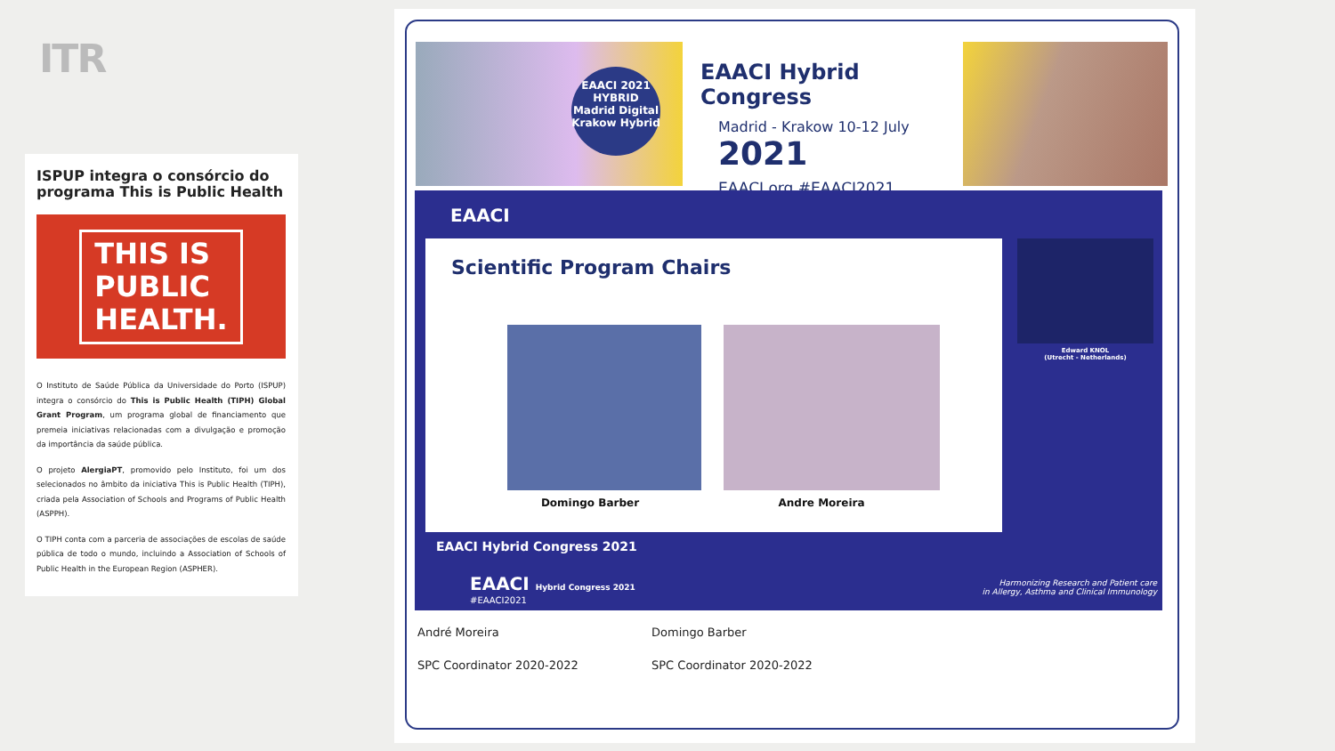ITR
ISPUP integra o consórcio do programa This is Public Health
THIS IS
PUBLIC
HEALTH.
O Instituto de Saúde Pública da Universidade do Porto (ISPUP) integra o consórcio do This is Public Health (TIPH) Global Grant Program, um programa global de financiamento que premeia iniciativas relacionadas com a divulgação e promoção da importância da saúde pública.
O projeto AlergiaPT, promovido pelo Instituto, foi um dos selecionados no âmbito da iniciativa This is Public Health (TIPH), criada pela Association of Schools and Programs of Public Health (ASPPH).
O TIPH conta com a parceria de associações de escolas de saúde pública de todo o mundo, incluindo a Association of Schools of Public Health in the European Region (ASPHER).
EAACI 2021 HYBRID
Madrid Digital
Krakow Hybrid
EAACI Hybrid Congress
Madrid - Krakow 10-12 July 2021
EAACI.org #EAACI2021
EAACI
Scientific Program Chairs
Domingo Barber Andre Moreira
EAACI Hybrid Congress 2021
Edward KNOL
(Utrecht - Netherlands)
EAACI Hybrid Congress 2021
#EAACI2021
Harmonizing Research and Patient care
in Allergy, Asthma and Clinical Immunology
André Moreira Domingo Barber
SPC Coordinator 2020-2022 SPC Coordinator 2020-2022